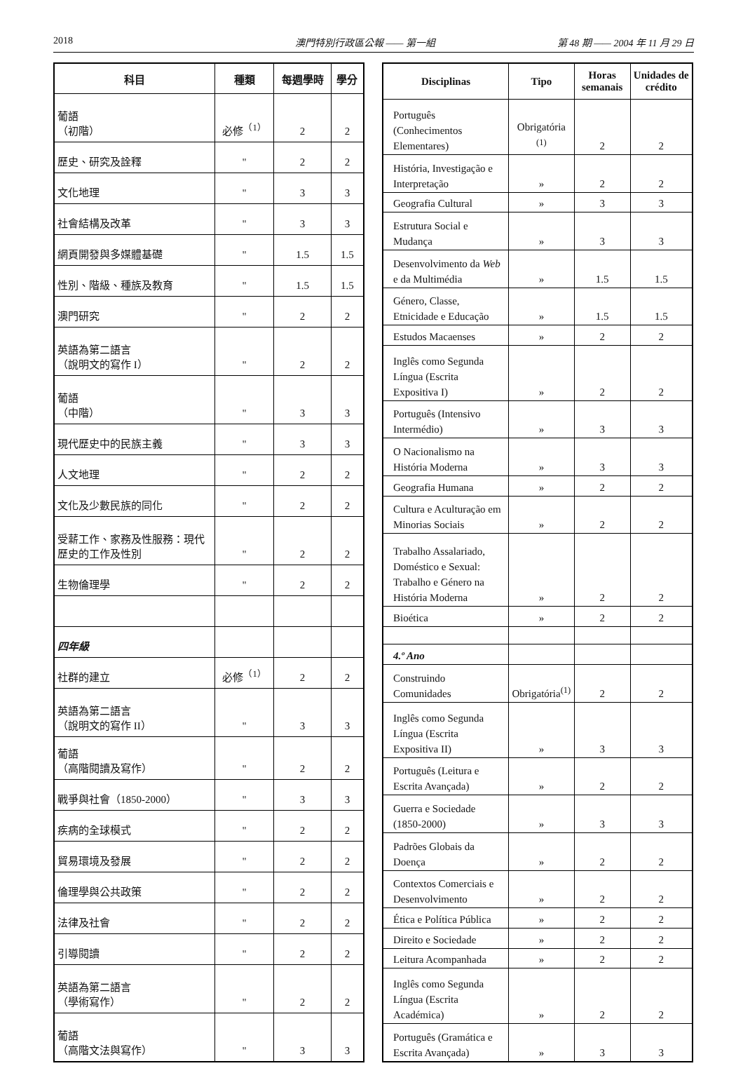2018 澳門特別行政區公報 —— 第一組 第 48 期 —— 2004 年 11 月 29 日
| 科目 | 種類 | 每週學時 | 學分 |
| --- | --- | --- | --- |
| 葡語 （初階） | 必修<sup>（1）</sup> | 2 | 2 |
| 歷史、研究及詮釋 | " | 2 | 2 |
| 文化地理 | " | 3 | 3 |
| 社會結構及改革 | " | 3 | 3 |
| 網頁開發與多媒體基礎 | " | 1.5 | 1.5 |
| 性別、階級、種族及教育 | " | 1.5 | 1.5 |
| 澳門研究 | " | 2 | 2 |
| 英語為第二語言 （說明文的寫作 I） | " | 2 | 2 |
| 葡語 （中階） | " | 3 | 3 |
| 現代歷史中的民族主義 | " | 3 | 3 |
| 人文地理 | " | 2 | 2 |
| 文化及少數民族的同化 | " | 2 | 2 |
| 受薪工作、家務及性服務：現代歷史的工作及性別 | " | 2 | 2 |
| 生物倫理學 | " | 2 | 2 |
| 四年級 | | | |
| 社群的建立 | 必修<sup>（1）</sup> | 2 | 2 |
| 英語為第二語言 （說明文的寫作 II） | " | 3 | 3 |
| 葡語 （高階閱讀及寫作） | " | 2 | 2 |
| 戰爭與社會（1850-2000） | " | 3 | 3 |
| 疾病的全球模式 | " | 2 | 2 |
| 貿易環境及發展 | " | 2 | 2 |
| 倫理學與公共政策 | " | 2 | 2 |
| 法律及社會 | " | 2 | 2 |
| 引導閱讀 | " | 2 | 2 |
| 英語為第二語言 （學術寫作） | " | 2 | 2 |
| 葡語 （高階文法與寫作） | " | 3 | 3 |
| Disciplinas | Tipo | Horas semanais | Unidades de crédito |
| --- | --- | --- | --- |
| Português (Conhecimentos Elementares) | Obrigatória <sup>(1)</sup> | 2 | 2 |
| História, Investigação e Interpretação | » | 2 | 2 |
| Geografia Cultural | » | 3 | 3 |
| Estrutura Social e Mudança | » | 3 | 3 |
| Desenvolvimento da Web e da Multimédia | » | 1.5 | 1.5 |
| Género, Classe, Etnicidade e Educação | » | 1.5 | 1.5 |
| Estudos Macaenses | » | 2 | 2 |
| Inglês como Segunda Língua (Escrita Expositiva I) | » | 2 | 2 |
| Português (Intensivo Intermédio) | » | 3 | 3 |
| O Nacionalismo na História Moderna | » | 3 | 3 |
| Geografia Humana | » | 2 | 2 |
| Cultura e Aculturação em Minorias Sociais | » | 2 | 2 |
| Trabalho Assalariado, Doméstico e Sexual: Trabalho e Género na História Moderna | » | 2 | 2 |
| Bioética | » | 2 | 2 |
| 4.º Ano | | | |
| Construindo Comunidades | Obrigatória<sup>(1)</sup> | 2 | 2 |
| Inglês como Segunda Língua (Escrita Expositiva II) | » | 3 | 3 |
| Português (Leitura e Escrita Avançada) | » | 2 | 2 |
| Guerra e Sociedade (1850-2000) | » | 3 | 3 |
| Padrões Globais da Doença | » | 2 | 2 |
| Contextos Comerciais e Desenvolvimento | » | 2 | 2 |
| Ética e Política Pública | » | 2 | 2 |
| Direito e Sociedade | » | 2 | 2 |
| Leitura Acompanhada | » | 2 | 2 |
| Inglês como Segunda Língua (Escrita Académica) | » | 2 | 2 |
| Português (Gramática e Escrita Avançada) | » | 3 | 3 |